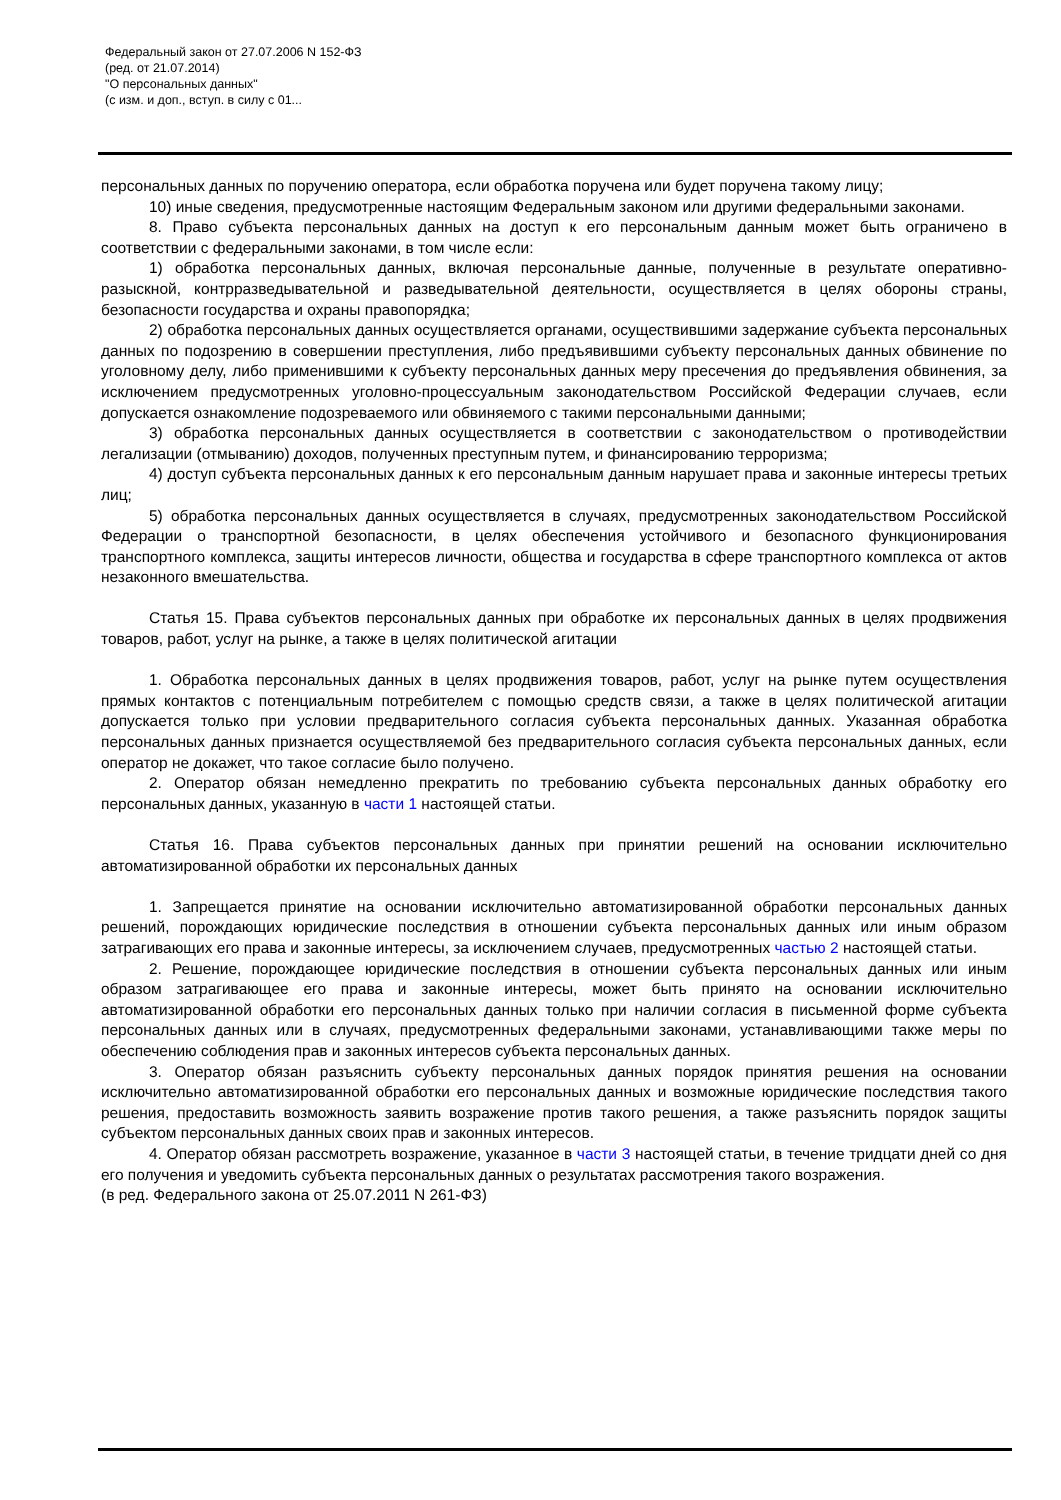Федеральный закон от 27.07.2006 N 152-ФЗ
(ред. от 21.07.2014)
"О персональных данных"
(с изм. и доп., вступ. в силу с 01...
персональных данных по поручению оператора, если обработка поручена или будет поручена такому лицу;
10) иные сведения, предусмотренные настоящим Федеральным законом или другими федеральными законами.
8. Право субъекта персональных данных на доступ к его персональным данным может быть ограничено в соответствии с федеральными законами, в том числе если:
1) обработка персональных данных, включая персональные данные, полученные в результате оперативно-разыскной, контрразведывательной и разведывательной деятельности, осуществляется в целях обороны страны, безопасности государства и охраны правопорядка;
2) обработка персональных данных осуществляется органами, осуществившими задержание субъекта персональных данных по подозрению в совершении преступления, либо предъявившими субъекту персональных данных обвинение по уголовному делу, либо применившими к субъекту персональных данных меру пресечения до предъявления обвинения, за исключением предусмотренных уголовно-процессуальным законодательством Российской Федерации случаев, если допускается ознакомление подозреваемого или обвиняемого с такими персональными данными;
3) обработка персональных данных осуществляется в соответствии с законодательством о противодействии легализации (отмыванию) доходов, полученных преступным путем, и финансированию терроризма;
4) доступ субъекта персональных данных к его персональным данным нарушает права и законные интересы третьих лиц;
5) обработка персональных данных осуществляется в случаях, предусмотренных законодательством Российской Федерации о транспортной безопасности, в целях обеспечения устойчивого и безопасного функционирования транспортного комплекса, защиты интересов личности, общества и государства в сфере транспортного комплекса от актов незаконного вмешательства.
Статья 15. Права субъектов персональных данных при обработке их персональных данных в целях продвижения товаров, работ, услуг на рынке, а также в целях политической агитации
1. Обработка персональных данных в целях продвижения товаров, работ, услуг на рынке путем осуществления прямых контактов с потенциальным потребителем с помощью средств связи, а также в целях политической агитации допускается только при условии предварительного согласия субъекта персональных данных. Указанная обработка персональных данных признается осуществляемой без предварительного согласия субъекта персональных данных, если оператор не докажет, что такое согласие было получено.
2. Оператор обязан немедленно прекратить по требованию субъекта персональных данных обработку его персональных данных, указанную в части 1 настоящей статьи.
Статья 16. Права субъектов персональных данных при принятии решений на основании исключительно автоматизированной обработки их персональных данных
1. Запрещается принятие на основании исключительно автоматизированной обработки персональных данных решений, порождающих юридические последствия в отношении субъекта персональных данных или иным образом затрагивающих его права и законные интересы, за исключением случаев, предусмотренных частью 2 настоящей статьи.
2. Решение, порождающее юридические последствия в отношении субъекта персональных данных или иным образом затрагивающее его права и законные интересы, может быть принято на основании исключительно автоматизированной обработки его персональных данных только при наличии согласия в письменной форме субъекта персональных данных или в случаях, предусмотренных федеральными законами, устанавливающими также меры по обеспечению соблюдения прав и законных интересов субъекта персональных данных.
3. Оператор обязан разъяснить субъекту персональных данных порядок принятия решения на основании исключительно автоматизированной обработки его персональных данных и возможные юридические последствия такого решения, предоставить возможность заявить возражение против такого решения, а также разъяснить порядок защиты субъектом персональных данных своих прав и законных интересов.
4. Оператор обязан рассмотреть возражение, указанное в части 3 настоящей статьи, в течение тридцати дней со дня его получения и уведомить субъекта персональных данных о результатах рассмотрения такого возражения.
(в ред. Федерального закона от 25.07.2011 N 261-ФЗ)